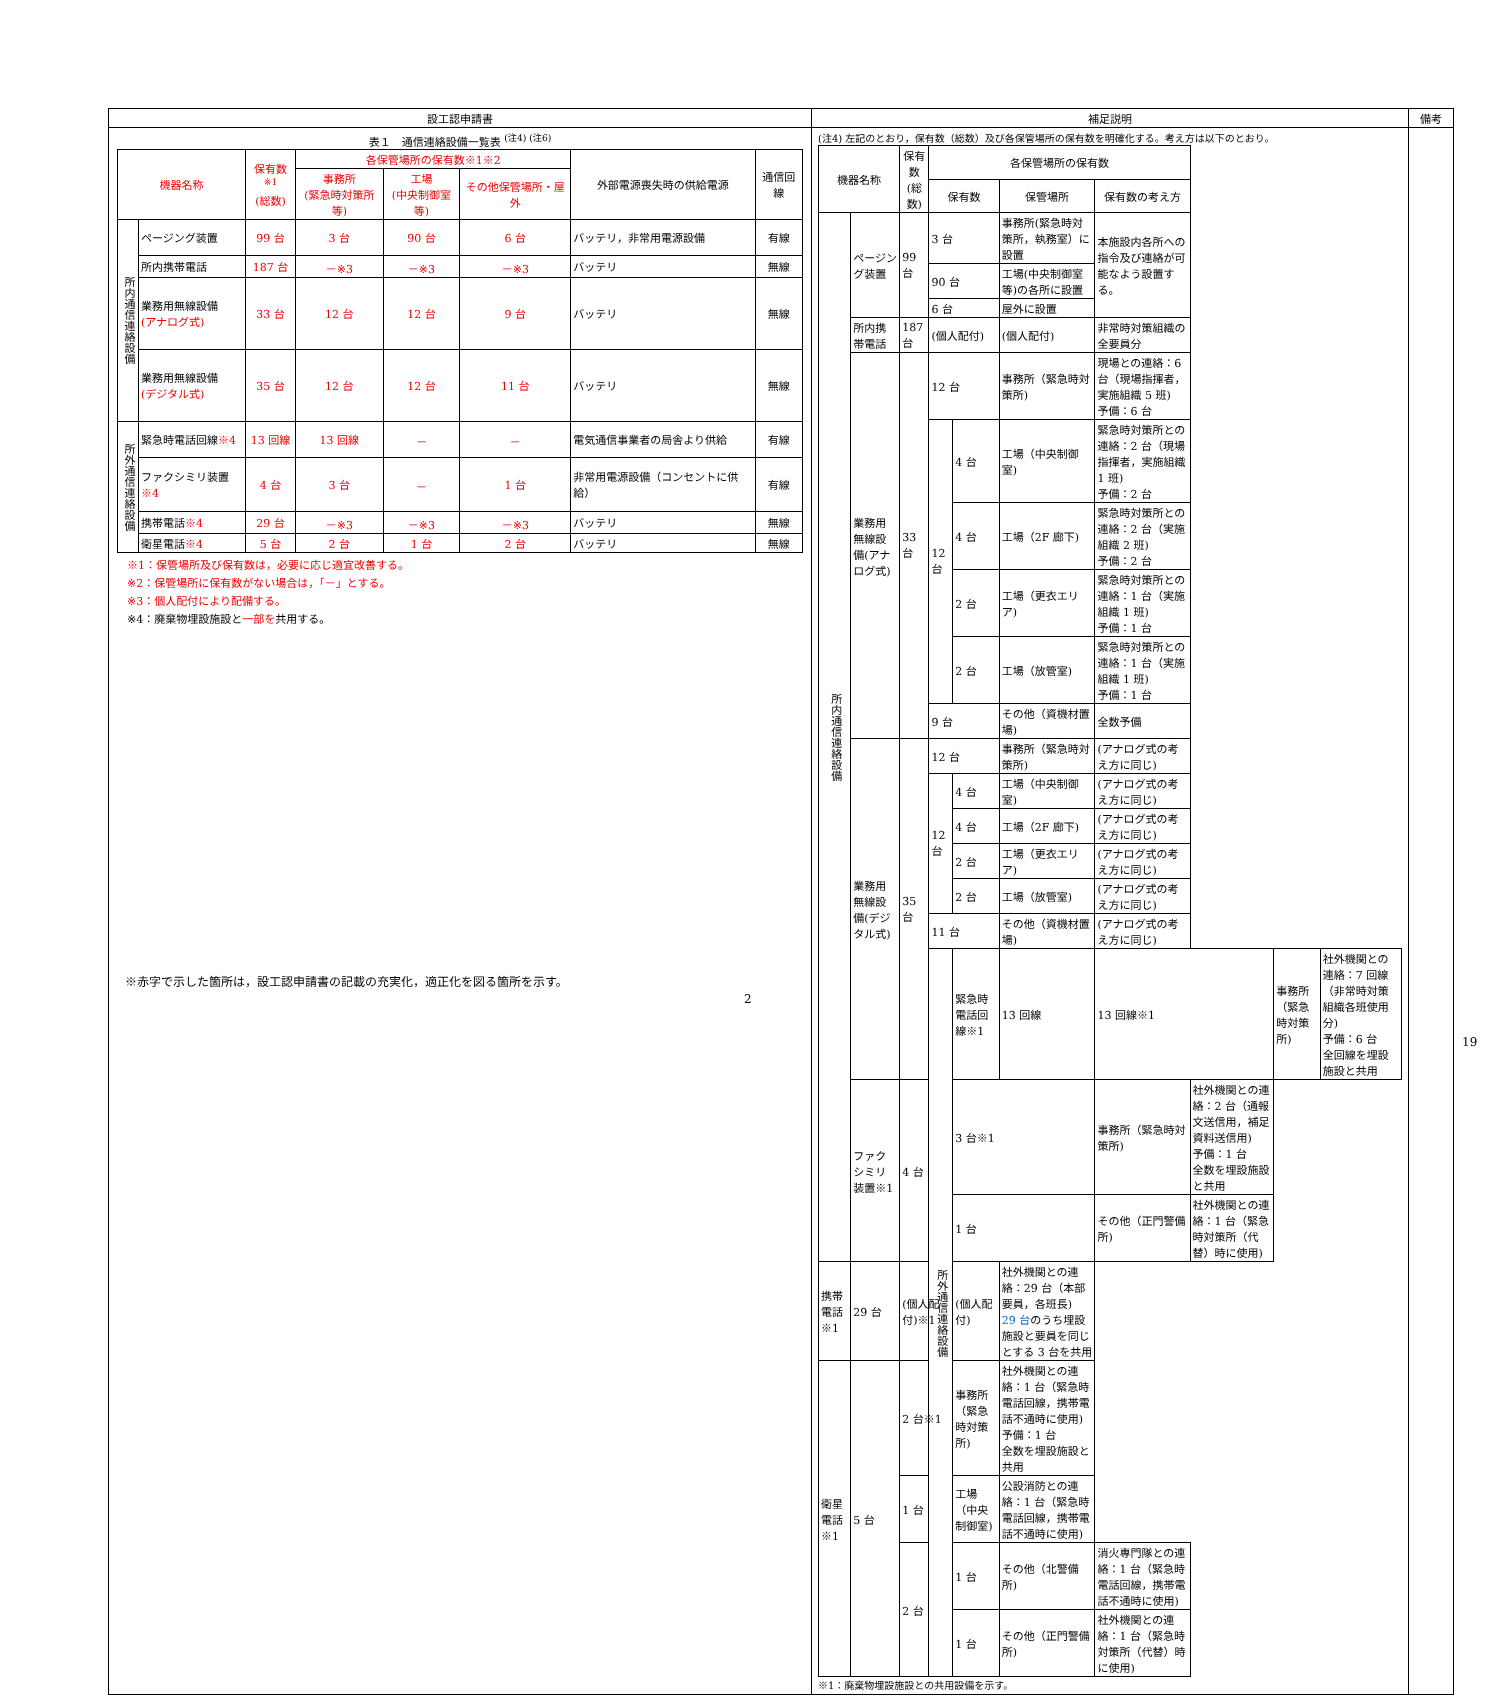| 設工認申請書 | 補足説明 | 備考 |
| --- | --- | --- |
| 表１ 通信連絡設備一覧表 <sup>(注4) (注6)</sup> / 機器名称 / / 保有数<sup>※1</sup> (総数) / 各保管場所の保有数※1※2 / / / 外部電源喪失時の供給電源 / 通信回線 / / --- / --- / --- / --- / --- / --- / --- / --- / / / / / 事務所 (緊急時対策所等) / 工場 (中央制御室等) / その他保管場所・屋外 / / / / 所内通信連絡設備 / ページング装置 / 99 台 / 3 台 / 90 台 / 6 台 / バッテリ，非常用電源設備 / 有線 / / / 所内携帯電話 / 187 台 / －※3 / －※3 / －※3 / バッテリ / 無線 / / / 業務用無線設備 (アナログ式) / 33 台 / 12 台 / 12 台 / 9 台 / バッテリ / 無線 / / / 業務用無線設備 (デジタル式) / 35 台 / 12 台 / 12 台 / 11 台 / バッテリ / 無線 / / 所外通信連絡設備 / 緊急時電話回線 ※4 / 13 回線 / 13 回線 / － / － / 電気通信事業者の局舎より供給 / 有線 / / / ファクシミリ装置 ※4 / 4 台 / 3 台 / － / 1 台 / 非常用電源設備（コンセントに供給） / 有線 / / / 携帯電話 ※4 / 29 台 / －※3 / －※3 / －※3 / バッテリ / 無線 / / / 衛星電話 ※4 / 5 台 / 2 台 / 1 台 / 2 台 / バッテリ / 無線 / ※1：保管場所及び保有数は，必要に応じ適宜改善する。 ※2：保管場所に保有数がない場合は，「－」とする。 ※3：個人配付により配備する。 ※4：廃棄物埋設施設と 一部を 共用する。 | (注4) 左記のとおり，保有数（総数）及び各保管場所の保有数を明確化する。考え方は以下のとおり。 / 機器名称 / / 保有数 (総数) / 各保管場所の保有数 / / / / / / / / --- / --- / --- / --- / --- / --- / --- / --- / --- / --- / / / / / 保有数 / / 保管場所 / 保有数の考え方 / / / / / 所内通信連絡設備 / ページング装置 / 99 台 / 3 台 / / 事務所(緊急時対策所，執務室）に設置 / 本施設内各所への指令及び連絡が可能なよう設置する。 / / / / / / / / 90 台 / / 工場(中央制御室等)の各所に設置 / / / / / / / / / 6 台 / / 屋外に設置 / / / / / / / 所内携帯電話 / 187 台 / (個人配付) / / (個人配付) / 非常時対策組織の全要員分 / / / / / / 業務用無線設備(アナログ式) / 33 台 / 12 台 / / 事務所（緊急時対策所) / 現場との連絡：6 台（現場指揮者，実施組織 5 班) 予備：6 台 / / / / / / / / 12 台 / 4 台 / 工場（中央制御室) / 緊急時対策所との連絡：2 台（現場指揮者，実施組織 1 班) 予備：2 台 / / / / / / / / / 4 台 / 工場（2F 廊下) / 緊急時対策所との連絡：2 台（実施組織 2 班) 予備：2 台 / / / / / / / / / 2 台 / 工場（更衣エリア) / 緊急時対策所との連絡：1 台（実施組織 1 班) 予備：1 台 / / / / / / / / / 2 台 / 工場（放管室) / 緊急時対策所との連絡：1 台（実施組織 1 班) 予備：1 台 / / / / / / / / 9 台 / / その他（資機材置場) / 全数予備 / / / / / / 業務用無線設備(デジタル式) / 35 台 / 12 台 / / 事務所（緊急時対策所) / (アナログ式の考え方に同じ) / / / / / / / / 12 台 / 4 台 / 工場（中央制御室) / (アナログ式の考え方に同じ) / / / / / / / / / 4 台 / 工場（2F 廊下) / (アナログ式の考え方に同じ) / / / / / / / / / 2 台 / 工場（更衣エリア) / (アナログ式の考え方に同じ) / / / / / / / / / 2 台 / 工場（放管室) / (アナログ式の考え方に同じ) / / / / / / / / 11 台 / / その他（資機材置場) / (アナログ式の考え方に同じ) / / / / / / / / 所外通信連絡設備 / 緊急時電話回線※1 / 13 回線 / 13 回線※1 / / 事務所（緊急時対策所) / 社外機関との連絡：7 回線（非常時対策組織各班使用分) 予備：6 台 全回線を埋設施設と共用 / / / ファクシミリ装置※1 / 4 台 / / 3 台※1 / / 事務所（緊急時対策所) / 社外機関との連絡：2 台（通報文送信用，補足資料送信用) 予備：1 台 全数を埋設施設と共用 / / / / / / / / 1 台 / / その他（正門警備所) / 社外機関との連絡：1 台（緊急時対策所（代替）時に使用) / / / / 携帯電話※1 / 29 台 / (個人配付)※1 / / (個人配付) / 社外機関との連絡：29 台（本部要員，各班長) 29 台 のうち埋設施設と要員を同じとする 3 台を共用 / / / / / / 衛星電話※1 / 5 台 / 2 台※1 / / 事務所（緊急時対策所) / 社外機関との連絡：1 台（緊急時電話回線，携帯電話不通時に使用) 予備：1 台 全数を埋設施設と共用 / / / / / / / / 1 台 / / 工場（中央制御室) / 公設消防との連絡：1 台（緊急時電話回線，携帯電話不通時に使用) / / / / / / / / 2 台 / / 1 台 / その他（北警備所) / 消火専門隊との連絡：1 台（緊急時電話回線，携帯電話不通時に使用) / / / / / / / / / 1 台 / その他（正門警備所) / 社外機関との連絡：1 台（緊急時対策所（代替）時に使用) / / / / ※1：廃棄物埋設施設との共用設備を示す。 | |
※赤字で示した箇所は，設工認申請書の記載の充実化，適正化を図る箇所を示す。
2
19